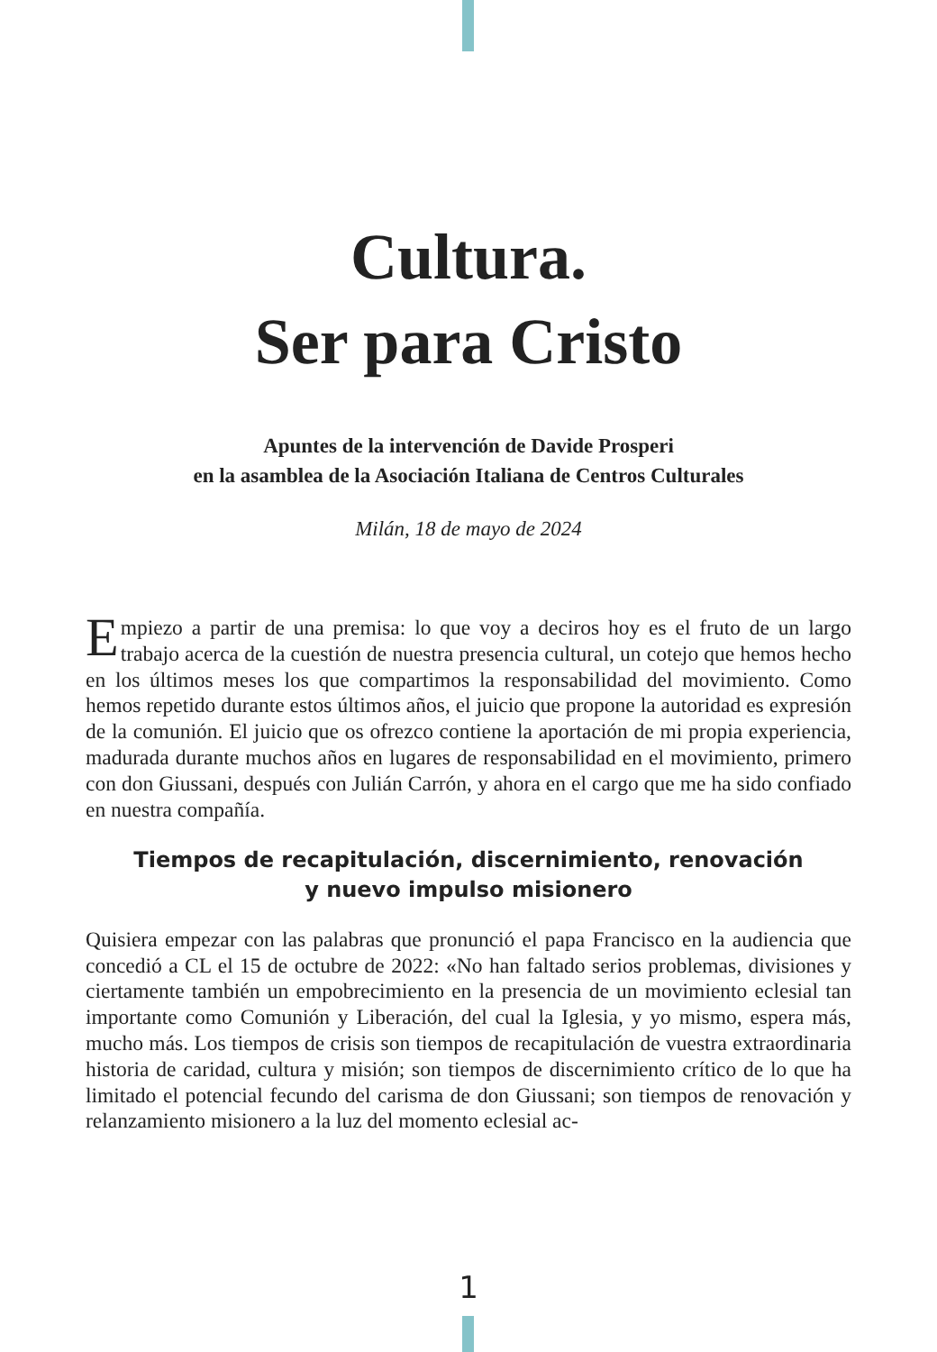Cultura.
Ser para Cristo
Apuntes de la intervención de Davide Prosperi
en la asamblea de la Asociación Italiana de Centros Culturales
Milán, 18 de mayo de 2024
Empiezo a partir de una premisa: lo que voy a deciros hoy es el fruto de un largo trabajo acerca de la cuestión de nuestra presencia cultural, un cotejo que hemos hecho en los últimos meses los que compartimos la responsabilidad del movimiento. Como hemos repetido durante estos últimos años, el juicio que propone la autoridad es expresión de la comunión. El juicio que os ofrezco contiene la aportación de mi propia experiencia, madurada durante muchos años en lugares de responsabilidad en el movimiento, primero con don Giussani, después con Julián Carrón, y ahora en el cargo que me ha sido confiado en nuestra compañía.
Tiempos de recapitulación, discernimiento, renovación
y nuevo impulso misionero
Quisiera empezar con las palabras que pronunció el papa Francisco en la audiencia que concedió a CL el 15 de octubre de 2022: «No han faltado serios problemas, divisiones y ciertamente también un empobrecimiento en la presencia de un movimiento eclesial tan importante como Comunión y Liberación, del cual la Iglesia, y yo mismo, espera más, mucho más. Los tiempos de crisis son tiempos de recapitulación de vuestra extraordinaria historia de caridad, cultura y misión; son tiempos de discernimiento crítico de lo que ha limitado el potencial fecundo del carisma de don Giussani; son tiempos de renovación y relanzamiento misionero a la luz del momento eclesial ac-
1